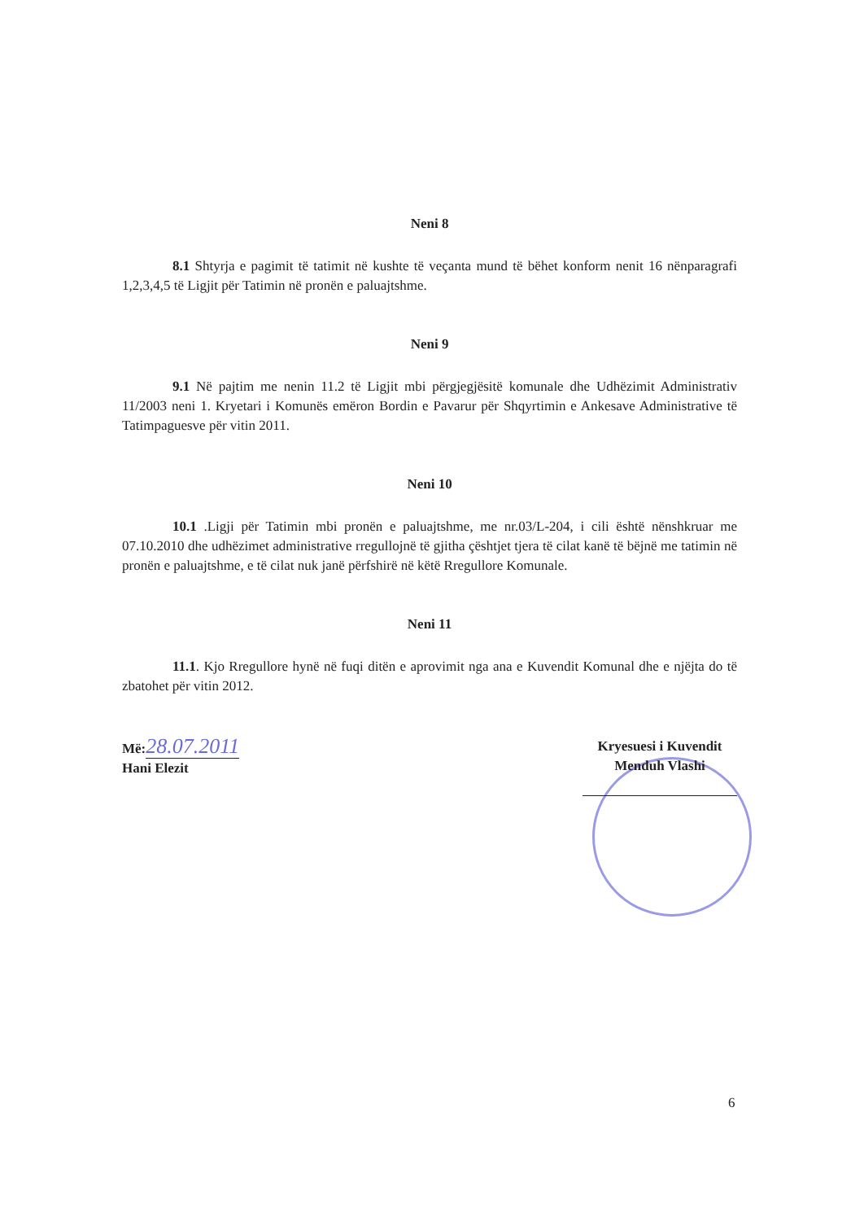Neni 8
8.1 Shtyrja e pagimit të tatimit në kushte të veçanta mund të bëhet konform nenit 16 nënparagrafi 1,2,3,4,5 të Ligjit për Tatimin në pronën e paluajtshme.
Neni 9
9.1 Në pajtim me nenin 11.2 të Ligjit mbi përgjegjësitë komunale dhe Udhëzimit Administrativ 11/2003 neni 1. Kryetari i Komunës emëron Bordin e Pavarur për Shqyrtimin e Ankesave Administrative të Tatimpaguesve për vitin 2011.
Neni 10
10.1 .Ligji për Tatimin mbi pronën e paluajtshme, me nr.03/L-204, i cili është nënshkruar me 07.10.2010 dhe udhëzimet administrative rregullojnë të gjitha çështjet tjera të cilat kanë të bëjnë me tatimin në pronën e paluajtshme, e të cilat nuk janë përfshirë në këtë Rregullore Komunale.
Neni 11
11.1. Kjo Rregullore hynë në fuqi ditën e aprovimit nga ana e Kuvendit Komunal dhe e njëjta do të zbatohet për vitin 2012.
Më:28.07.2011
Hani Elezit
Kryesuesi i Kuvendit
Menduh Vlashi
6